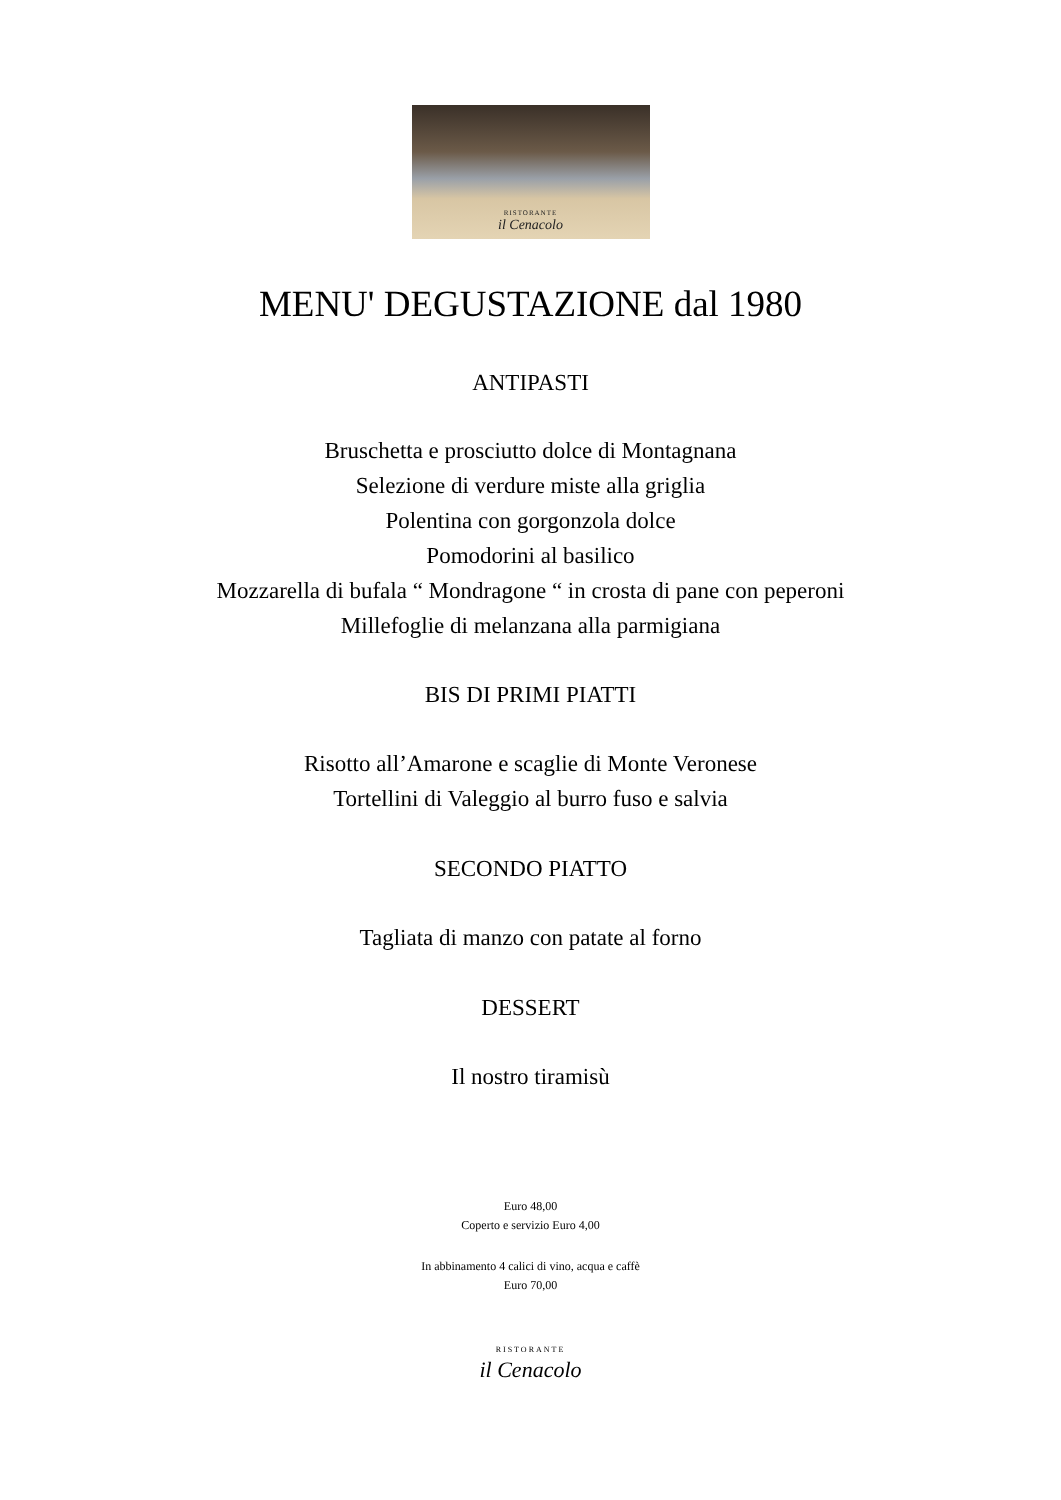RISTORANTE
il Cenacolo
MENU' DEGUSTAZIONE dal 1980
ANTIPASTI
Bruschetta e prosciutto dolce di Montagnana
Selezione di verdure miste alla griglia
Polentina con gorgonzola dolce
Pomodorini al basilico
Mozzarella di bufala “ Mondragone “ in crosta di pane con peperoni
Millefoglie di melanzana alla parmigiana
BIS DI PRIMI PIATTI
Risotto all’Amarone e scaglie di Monte Veronese
Tortellini di Valeggio al burro fuso e salvia
SECONDO PIATTO
Tagliata di manzo con patate al forno
DESSERT
Il nostro tiramisù
Euro 48,00
Coperto e servizio Euro 4,00
In abbinamento 4 calici di vino, acqua e caffè
Euro 70,00
RISTORANTE
il Cenacolo